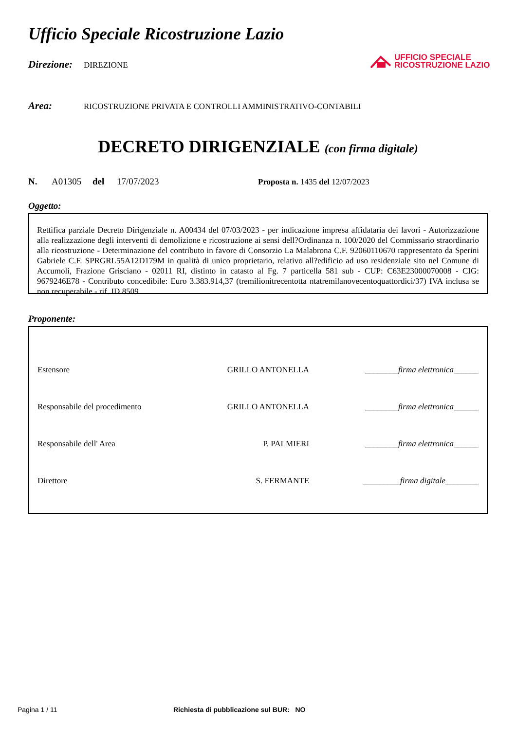UFFICIO SPECIALE
RICOSTRUZIONE LAZIO
Ufficio Speciale Ricostruzione Lazio
Direzione: DIREZIONE
Area: RICOSTRUZIONE PRIVATA E CONTROLLI AMMINISTRATIVO-CONTABILI
DECRETO DIRIGENZIALE (con firma digitale)
N. A01305 del 17/07/2023 Proposta n. 1435 del 12/07/2023
Oggetto:
Rettifica parziale Decreto Dirigenziale n. A00434 del 07/03/2023 - per indicazione impresa affidataria dei lavori - Autorizzazione alla realizzazione degli interventi di demolizione e ricostruzione ai sensi dell?Ordinanza n. 100/2020 del Commissario straordinario alla ricostruzione - Determinazione del contributo in favore di Consorzio La Malabrona C.F. 92060110670 rappresentato da Sperini Gabriele C.F. SPRGRL55A12D179M in qualità di unico proprietario, relativo all?edificio ad uso residenziale sito nel Comune di Accumoli, Frazione Grisciano - 02011 RI, distinto in catasto al Fg. 7 particella 581 sub - CUP: C63E23000070008 - CIG: 9679246E78 - Contributo concedibile: Euro 3.383.914,37 (tremilionitrecentotta ntatremilanovecentoquattordici/37) IVA inclusa se non recuperabile - rif. ID 8509
Proponente:
| Estensore | GRILLO ANTONELLA | ________ firma elettronica ______ |
| Responsabile del procedimento | GRILLO ANTONELLA | ________ firma elettronica ______ |
| Responsabile dell' Area | P. PALMIERI | ________ firma elettronica ______ |
| Direttore | S. FERMANTE | _________ firma digitale ________ |
Pagina 1 / 11 Richiesta di pubblicazione sul BUR: NO